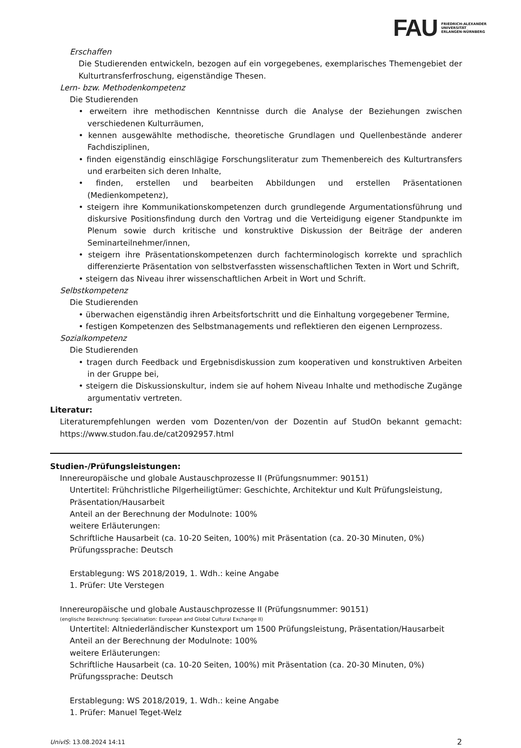FAU
FRIEDRICH-ALEXANDER
UNIVERSITÄT
ERLANGEN-NÜRNBERG
Erschaffen
Die Studierenden entwickeln, bezogen auf ein vorgegebenes, exemplarisches Themengebiet der Kulturtransferfroschung, eigenständige Thesen.
Lern- bzw. Methodenkompetenz
Die Studierenden
• erweitern ihre methodischen Kenntnisse durch die Analyse der Beziehungen zwischen verschiedenen Kulturräumen,
• kennen ausgewählte methodische, theoretische Grundlagen und Quellenbestände anderer Fachdisziplinen,
• finden eigenständig einschlägige Forschungsliteratur zum Themenbereich des Kulturtransfers und erarbeiten sich deren Inhalte,
• finden, erstellen und bearbeiten Abbildungen und erstellen Präsentationen (Medienkompetenz),
• steigern ihre Kommunikationskompetenzen durch grundlegende Argumentationsführung und diskursive Positionsfindung durch den Vortrag und die Verteidigung eigener Standpunkte im Plenum sowie durch kritische und konstruktive Diskussion der Beiträge der anderen Seminarteilnehmer/innen,
• steigern ihre Präsentationskompetenzen durch fachterminologisch korrekte und sprachlich differenzierte Präsentation von selbstverfassten wissenschaftlichen Texten in Wort und Schrift,
• steigern das Niveau ihrer wissenschaftlichen Arbeit in Wort und Schrift.
Selbstkompetenz
Die Studierenden
• überwachen eigenständig ihren Arbeitsfortschritt und die Einhaltung vorgegebener Termine,
• festigen Kompetenzen des Selbstmanagements und reflektieren den eigenen Lernprozess.
Sozialkompetenz
Die Studierenden
• tragen durch Feedback und Ergebnisdiskussion zum kooperativen und konstruktiven Arbeiten in der Gruppe bei,
• steigern die Diskussionskultur, indem sie auf hohem Niveau Inhalte und methodische Zugänge argumentativ vertreten.
Literatur:
Literaturempfehlungen werden vom Dozenten/von der Dozentin auf StudOn bekannt gemacht: https://www.studon.fau.de/cat2092957.html
Studien-/Prüfungsleistungen:
Innereuropäische und globale Austauschprozesse II (Prüfungsnummer: 90151)
Untertitel: Frühchristliche Pilgerheiligtümer: Geschichte, Architektur und Kult Prüfungsleistung, Präsentation/Hausarbeit
Anteil an der Berechnung der Modulnote: 100%
weitere Erläuterungen:
Schriftliche Hausarbeit (ca. 10-20 Seiten, 100%) mit Präsentation (ca. 20-30 Minuten, 0%)
Prüfungssprache: Deutsch
Erstablegung: WS 2018/2019, 1. Wdh.: keine Angabe
1. Prüfer: Ute Verstegen
Innereuropäische und globale Austauschprozesse II (Prüfungsnummer: 90151)
(englische Bezeichnung: Specialisation: European and Global Cultural Exchange II)
Untertitel: Altniederländischer Kunstexport um 1500 Prüfungsleistung, Präsentation/Hausarbeit
Anteil an der Berechnung der Modulnote: 100%
weitere Erläuterungen:
Schriftliche Hausarbeit (ca. 10-20 Seiten, 100%) mit Präsentation (ca. 20-30 Minuten, 0%)
Prüfungssprache: Deutsch
Erstablegung: WS 2018/2019, 1. Wdh.: keine Angabe
1. Prüfer: Manuel Teget-Welz
UnivIS: 13.08.2024 14:11 2